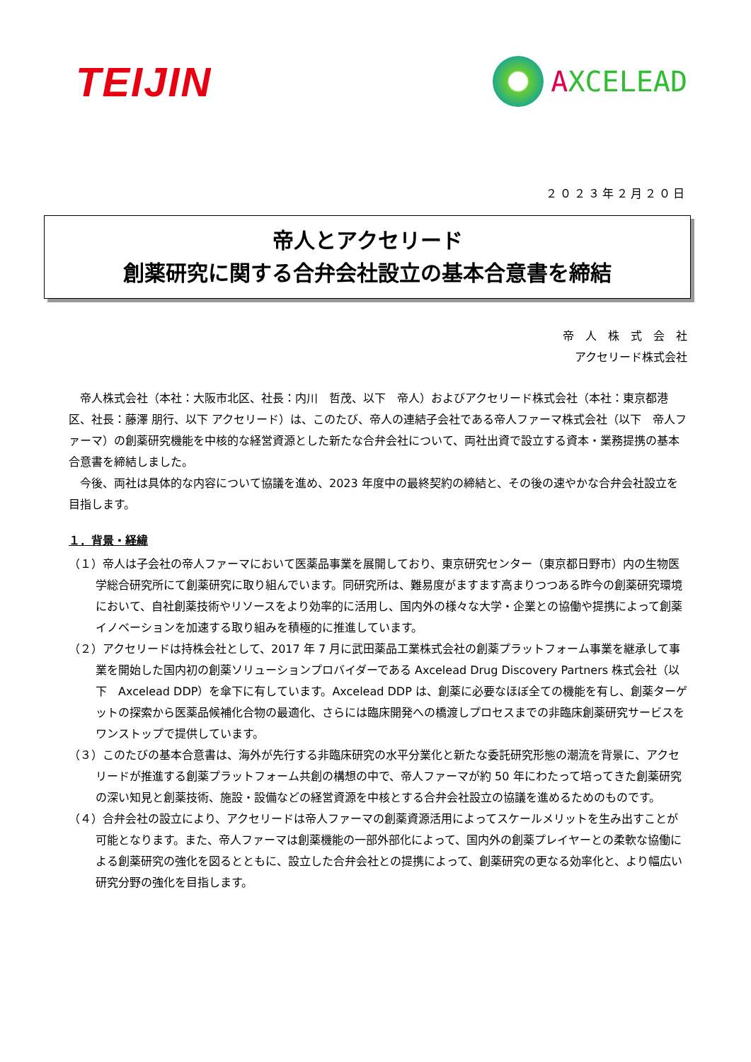TEIJIN
AXCELEAD
２０２３年２月２０日
帝人とアクセリード
創薬研究に関する合弁会社設立の基本合意書を締結
帝　人　株　式　会　社
アクセリード株式会社
　帝人株式会社（本社：大阪市北区、社長：内川　哲茂、以下　帝人）およびアクセリード株式会社（本社：東京都港区、社長：藤澤 朋行、以下 アクセリード）は、このたび、帝人の連結子会社である帝人ファーマ株式会社（以下　帝人ファーマ）の創薬研究機能を中核的な経営資源とした新たな合弁会社について、両社出資で設立する資本・業務提携の基本合意書を締結しました。
　今後、両社は具体的な内容について協議を進め、2023 年度中の最終契約の締結と、その後の速やかな合弁会社設立を目指します。
１．背景・経緯
（１）帝人は子会社の帝人ファーマにおいて医薬品事業を展開しており、東京研究センター（東京都日野市）内の生物医学総合研究所にて創薬研究に取り組んでいます。同研究所は、難易度がますます高まりつつある昨今の創薬研究環境において、自社創薬技術やリソースをより効率的に活用し、国内外の様々な大学・企業との協働や提携によって創薬イノベーションを加速する取り組みを積極的に推進しています。
（２）アクセリードは持株会社として、2017 年 7 月に武田薬品工業株式会社の創薬プラットフォーム事業を継承して事業を開始した国内初の創薬ソリューションプロバイダーである Axcelead Drug Discovery Partners 株式会社（以下　Axcelead DDP）を傘下に有しています。Axcelead DDP は、創薬に必要なほぼ全ての機能を有し、創薬ターゲットの探索から医薬品候補化合物の最適化、さらには臨床開発への橋渡しプロセスまでの非臨床創薬研究サービスをワンストップで提供しています。
（３）このたびの基本合意書は、海外が先行する非臨床研究の水平分業化と新たな委託研究形態の潮流を背景に、アクセリードが推進する創薬プラットフォーム共創の構想の中で、帝人ファーマが約 50 年にわたって培ってきた創薬研究の深い知見と創薬技術、施設・設備などの経営資源を中核とする合弁会社設立の協議を進めるためのものです。
（４）合弁会社の設立により、アクセリードは帝人ファーマの創薬資源活用によってスケールメリットを生み出すことが可能となります。また、帝人ファーマは創薬機能の一部外部化によって、国内外の創薬プレイヤーとの柔軟な協働による創薬研究の強化を図るとともに、設立した合弁会社との提携によって、創薬研究の更なる効率化と、より幅広い研究分野の強化を目指します。